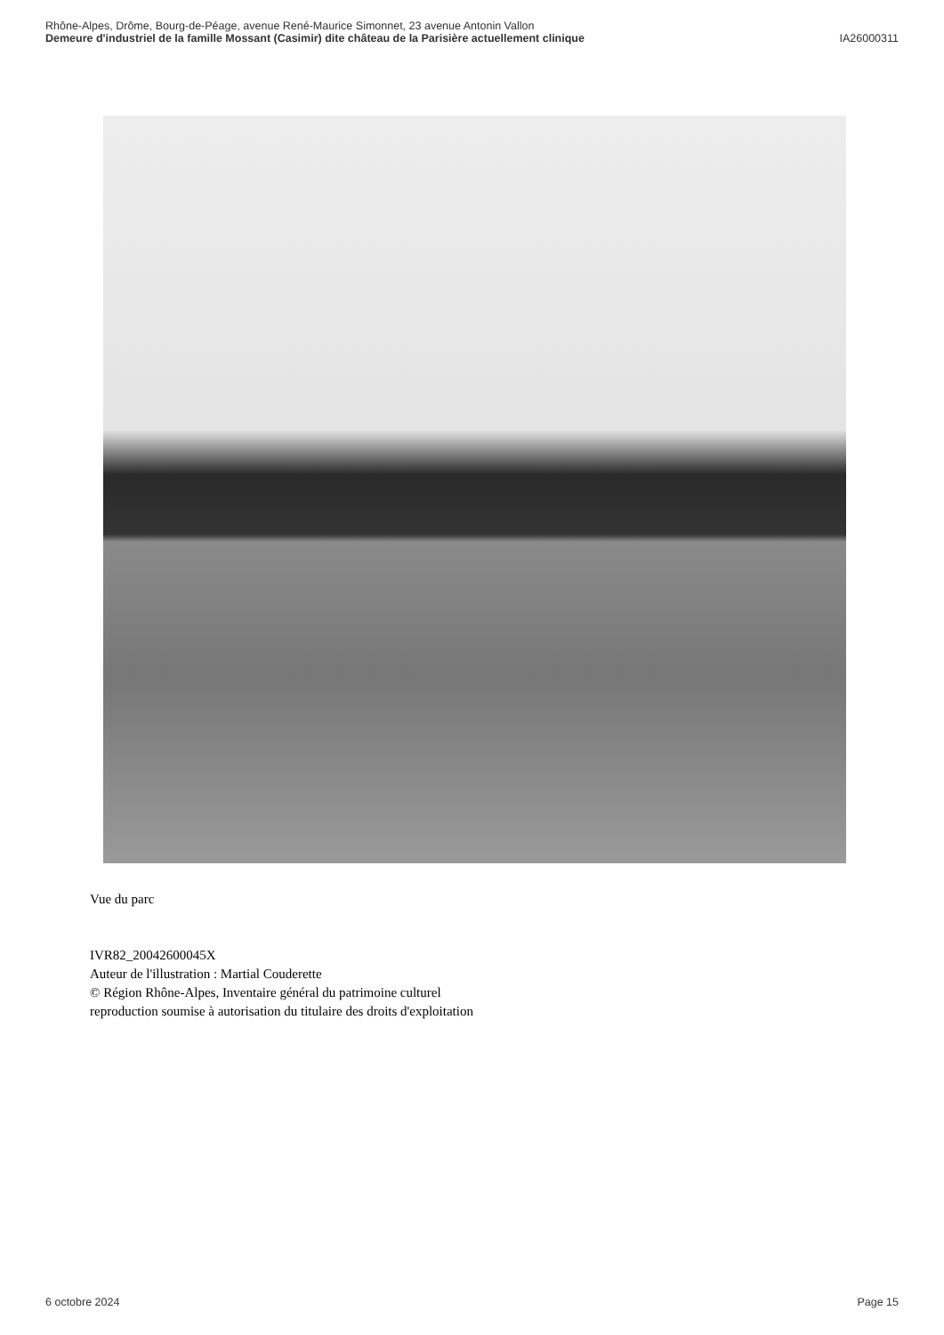Rhône-Alpes, Drôme, Bourg-de-Péage, avenue René-Maurice Simonnet, 23 avenue Antonin Vallon
Demeure d'industriel de la famille Mossant (Casimir) dite château de la Parisière actuellement clinique IA26000311
Vue du parc
IVR82_20042600045X
Auteur de l'illustration : Martial Couderette
© Région Rhône-Alpes, Inventaire général du patrimoine culturel
reproduction soumise à autorisation du titulaire des droits d'exploitation
6 octobre 2024 Page 15